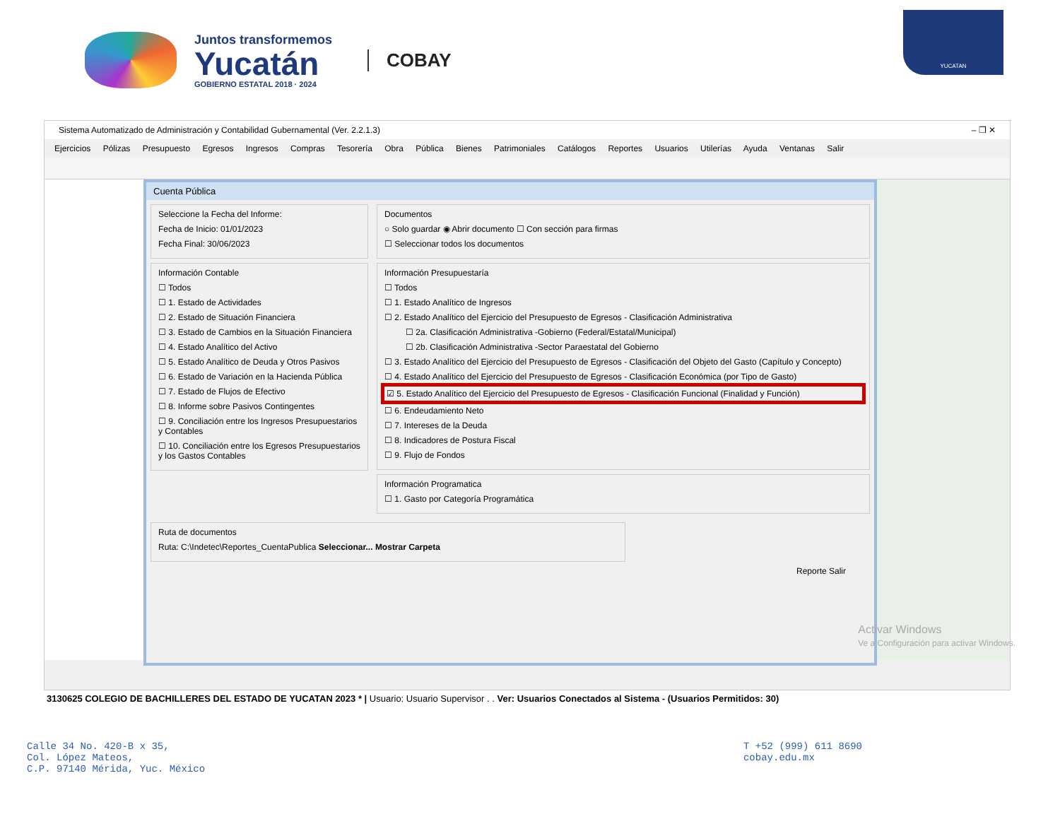Juntos transformemos
Yucatán
GOBIERNO ESTATAL 2018 · 2024
COBAY
YUCATAN
Sistema Automatizado de Administración y Contabilidad Gubernamental (Ver. 2.2.1.3) – ❐ ✕
Ejercicios Pólizas Presupuesto Egresos Ingresos Compras Tesorería Obra Pública Bienes Patrimoniales Catálogos Reportes Usuarios Utilerías Ayuda Ventanas Salir
Cuenta Pública
Seleccione la Fecha del Informe:
Fecha de Inicio: 01/01/2023
Fecha Final: 30/06/2023
Información Contable
☐ Todos
☐ 1. Estado de Actividades
☐ 2. Estado de Situación Financiera
☐ 3. Estado de Cambios en la Situación Financiera
☐ 4. Estado Analítico del Activo
☐ 5. Estado Analítico de Deuda y Otros Pasivos
☐ 6. Estado de Variación en la Hacienda Pública
☐ 7. Estado de Flujos de Efectivo
☐ 8. Informe sobre Pasivos Contingentes
☐ 9. Conciliación entre los Ingresos Presupuestarios y Contables
☐ 10. Conciliación entre los Egresos Presupuestarios y los Gastos Contables
Documentos
○ Solo guardar ◉ Abrir documento ☐ Con sección para firmas
☐ Seleccionar todos los documentos
Información Presupuestaría
☐ Todos
☐ 1. Estado Analítico de Ingresos
☐ 2. Estado Analítico del Ejercicio del Presupuesto de Egresos - Clasificación Administrativa
☐ 2a. Clasificación Administrativa -Gobierno (Federal/Estatal/Municipal)
☐ 2b. Clasificación Administrativa -Sector Paraestatal del Gobierno
☐ 3. Estado Analítico del Ejercicio del Presupuesto de Egresos - Clasificación del Objeto del Gasto (Capítulo y Concepto)
☐ 4. Estado Analítico del Ejercicio del Presupuesto de Egresos - Clasificación Económica (por Tipo de Gasto)
☑ 5. Estado Analítico del Ejercicio del Presupuesto de Egresos - Clasificación Funcional (Finalidad y Función)
☐ 6. Endeudamiento Neto
☐ 7. Intereses de la Deuda
☐ 8. Indicadores de Postura Fiscal
☐ 9. Flujo de Fondos
Información Programatica
☐ 1. Gasto por Categoría Programática
Ruta de documentos
Ruta: C:\Indetec\Reportes_CuentaPublica Seleccionar... Mostrar Carpeta
Reporte Salir
Activar Windows
Ve a Configuración para activar Windows.
3130625 COLEGIO DE BACHILLERES DEL ESTADO DE YUCATAN 2023 * | Usuario: Usuario Supervisor . . Ver: Usuarios Conectados al Sistema - (Usuarios Permitidos: 30)
Calle 34 No. 420-B x 35,
Col. López Mateos,
C.P. 97140 Mérida, Yuc. México
T +52 (999) 611 8690
cobay.edu.mx